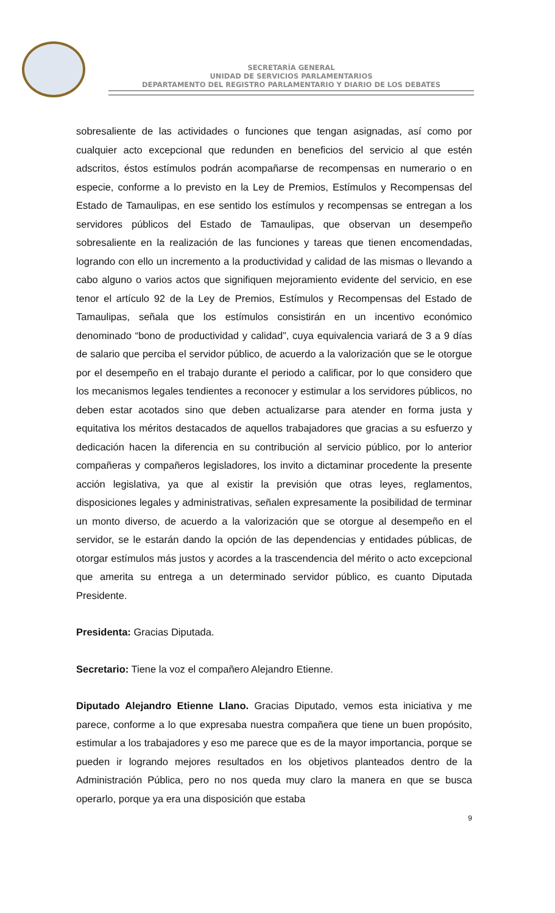SECRETARÍA GENERAL
UNIDAD DE SERVICIOS PARLAMENTARIOS
DEPARTAMENTO DEL REGISTRO PARLAMENTARIO Y DIARIO DE LOS DEBATES
sobresaliente de las actividades o funciones que tengan asignadas, así como por cualquier acto excepcional que redunden en beneficios del servicio al que estén adscritos, éstos estímulos podrán acompañarse de recompensas en numerario o en especie, conforme a lo previsto en la Ley de Premios, Estímulos y Recompensas del Estado de Tamaulipas, en ese sentido los estímulos y recompensas se entregan a los servidores públicos del Estado de Tamaulipas, que observan un desempeño sobresaliente en la realización de las funciones y tareas que tienen encomendadas, logrando con ello un incremento a la productividad y calidad de las mismas o llevando a cabo alguno o varios actos que signifiquen mejoramiento evidente del servicio, en ese tenor el artículo 92 de la Ley de Premios, Estímulos y Recompensas del Estado de Tamaulipas, señala que los estímulos consistirán en un incentivo económico denominado “bono de productividad y calidad”, cuya equivalencia variará de 3 a 9 días de salario que perciba el servidor público, de acuerdo a la valorización que se le otorgue por el desempeño en el trabajo durante el periodo a calificar, por lo que considero que los mecanismos legales tendientes a reconocer y estimular a los servidores públicos, no deben estar acotados sino que deben actualizarse para atender en forma justa y equitativa los méritos destacados de aquellos trabajadores que gracias a su esfuerzo y dedicación hacen la diferencia en su contribución al servicio público, por lo anterior compañeras y compañeros legisladores, los invito a dictaminar procedente la presente acción legislativa, ya que al existir la previsión que otras leyes, reglamentos, disposiciones legales y administrativas, señalen expresamente la posibilidad de terminar un monto diverso, de acuerdo a la valorización que se otorgue al desempeño en el servidor, se le estarán dando la opción de las dependencias y entidades públicas, de otorgar estímulos más justos y acordes a la trascendencia del mérito o acto excepcional que amerita su entrega a un determinado servidor público, es cuanto Diputada Presidente.
Presidenta: Gracias Diputada.
Secretario: Tiene la voz el compañero Alejandro Etienne.
Diputado Alejandro Etienne Llano. Gracias Diputado, vemos esta iniciativa y me parece, conforme a lo que expresaba nuestra compañera que tiene un buen propósito, estimular a los trabajadores y eso me parece que es de la mayor importancia, porque se pueden ir logrando mejores resultados en los objetivos planteados dentro de la Administración Pública, pero no nos queda muy claro la manera en que se busca operarlo, porque ya era una disposición que estaba
9